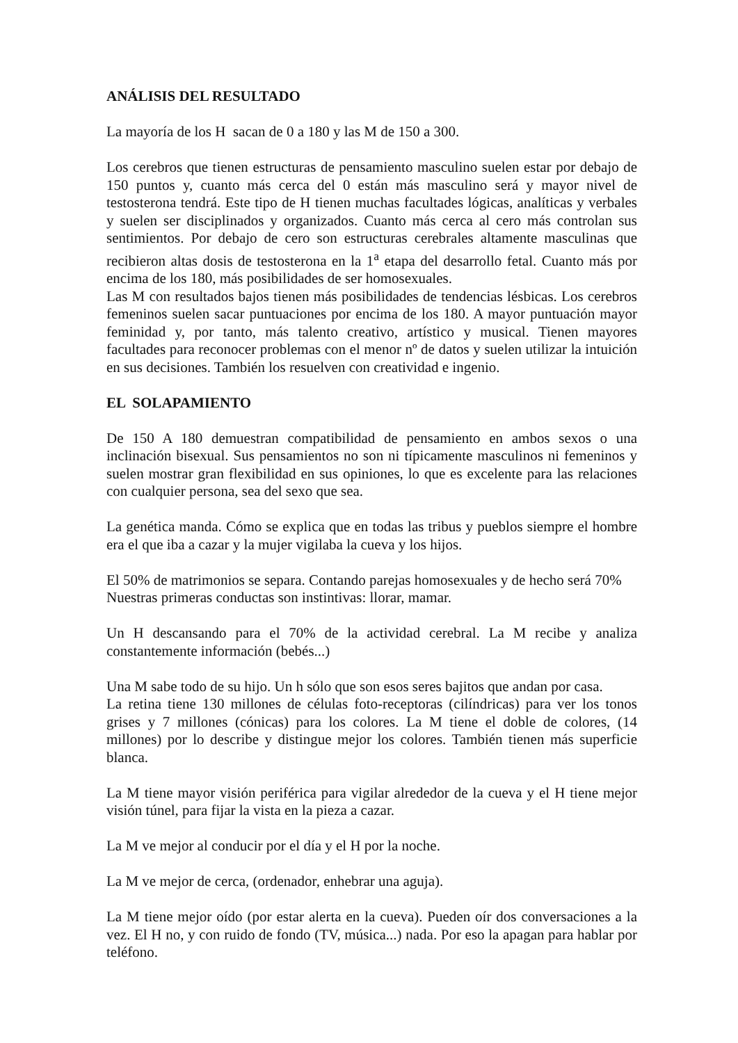ANÁLISIS DEL RESULTADO
La mayoría de los H sacan de 0 a 180 y las M de 150 a 300.
Los cerebros que tienen estructuras de pensamiento masculino suelen estar por debajo de 150 puntos y, cuanto más cerca del 0 están más masculino será y mayor nivel de testosterona tendrá. Este tipo de H tienen muchas facultades lógicas, analíticas y verbales y suelen ser disciplinados y organizados. Cuanto más cerca al cero más controlan sus sentimientos. Por debajo de cero son estructuras cerebrales altamente masculinas que recibieron altas dosis de testosterona en la 1<sup>a</sup> etapa del desarrollo fetal. Cuanto más por encima de los 180, más posibilidades de ser homosexuales.
Las M con resultados bajos tienen más posibilidades de tendencias lésbicas. Los cerebros femeninos suelen sacar puntuaciones por encima de los 180. A mayor puntuación mayor feminidad y, por tanto, más talento creativo, artístico y musical. Tienen mayores facultades para reconocer problemas con el menor nº de datos y suelen utilizar la intuición en sus decisiones. También los resuelven con creatividad e ingenio.
EL SOLAPAMIENTO
De 150 A 180 demuestran compatibilidad de pensamiento en ambos sexos o una inclinación bisexual. Sus pensamientos no son ni típicamente masculinos ni femeninos y suelen mostrar gran flexibilidad en sus opiniones, lo que es excelente para las relaciones con cualquier persona, sea del sexo que sea.
La genética manda. Cómo se explica que en todas las tribus y pueblos siempre el hombre era el que iba a cazar y la mujer vigilaba la cueva y los hijos.
El 50% de matrimonios se separa. Contando parejas homosexuales y de hecho será 70%
Nuestras primeras conductas son instintivas: llorar, mamar.
Un H descansando para el 70% de la actividad cerebral. La M recibe y analiza constantemente información (bebés...)
Una M sabe todo de su hijo. Un h sólo que son esos seres bajitos que andan por casa.
La retina tiene 130 millones de células foto-receptoras (cilíndricas) para ver los tonos grises y 7 millones (cónicas) para los colores. La M tiene el doble de colores, (14 millones) por lo describe y distingue mejor los colores. También tienen más superficie blanca.
La M tiene mayor visión periférica para vigilar alrededor de la cueva y el H tiene mejor visión túnel, para fijar la vista en la pieza a cazar.
La M ve mejor al conducir por el día y el H por la noche.
La M ve mejor de cerca, (ordenador, enhebrar una aguja).
La M tiene mejor oído (por estar alerta en la cueva). Pueden oír dos conversaciones a la vez. El H no, y con ruido de fondo (TV, música...) nada. Por eso la apagan para hablar por teléfono.